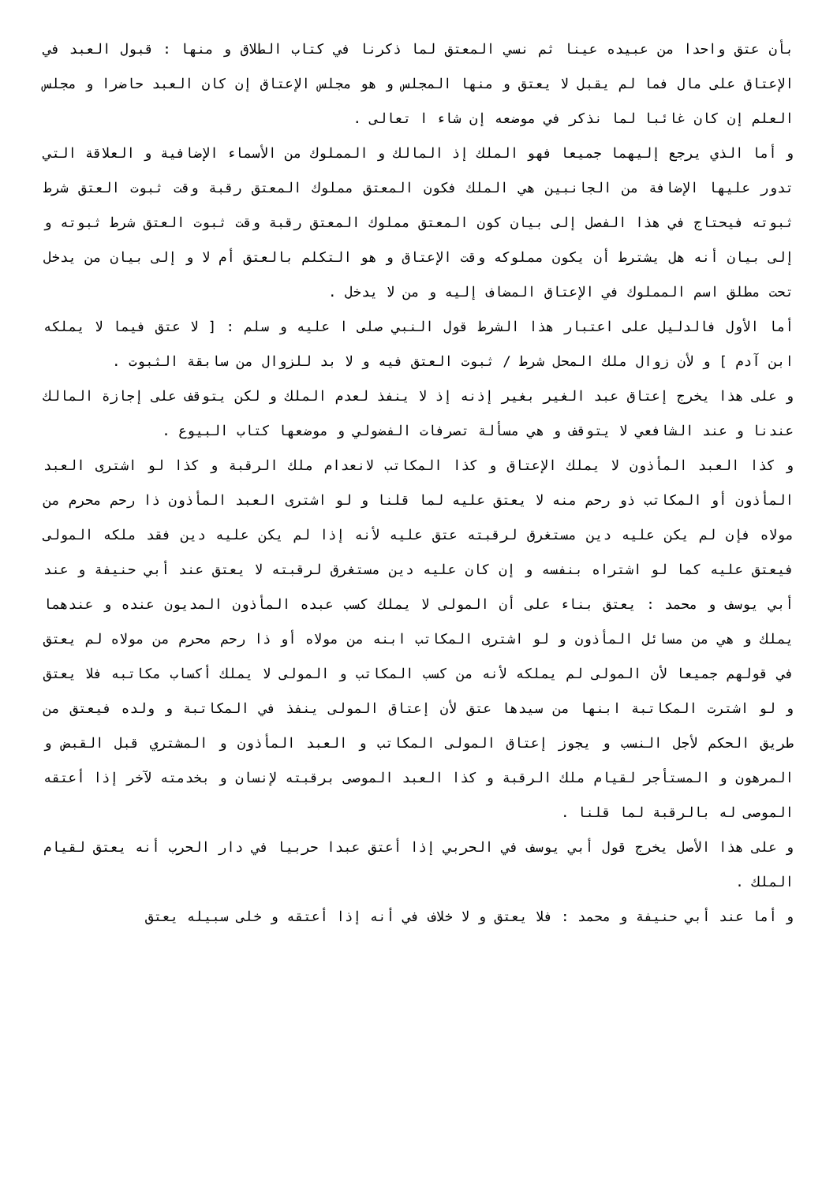بأن عتق واحدا من عبيده عينا ثم نسي المعتق لما ذكرنا في كتاب الطلاق و منها : قبول العبد في الإعتاق على مال فما لم يقبل لا يعتق و منها المجلس و هو مجلس الإعتاق إن كان العبد حاضرا و مجلس العلم إن كان غائبا لما نذكر في موضعه إن شاء ا تعالى .
و أما الذي يرجع إليهما جميعا فهو الملك إذ المالك و المملوك من الأسماء الإضافية و العلاقة التي تدور عليها الإضافة من الجانبين هي الملك فكون المعتق مملوك المعتق رقبة وقت ثبوت العتق شرط ثبوته فيحتاج في هذا الفصل إلى بيان كون المعتق مملوك المعتق رقبة وقت ثبوت العتق شرط ثبوته و إلى بيان أنه هل يشترط أن يكون مملوكه وقت الإعتاق و هو التكلم بالعتق أم لا و إلى بيان من يدخل تحت مطلق اسم المملوك في الإعتاق المضاف إليه و من لا يدخل .
أما الأول فالدليل على اعتبار هذا الشرط قول النبي صلى ا عليه و سلم : [ لا عتق فيما لا يملكه ابن آدم ] و لأن زوال ملك المحل شرط / ثبوت العتق فيه و لا بد للزوال من سابقة الثبوت .
و على هذا يخرج إعتاق عبد الغير بغير إذنه إذ لا ينفذ لعدم الملك و لكن يتوقف على إجازة المالك عندنا و عند الشافعي لا يتوقف و هي مسألة تصرفات الفضولي و موضعها كتاب البيوع .
و كذا العبد المأذون لا يملك الإعتاق و كذا المكاتب لانعدام ملك الرقبة و كذا لو اشترى العبد المأذون أو المكاتب ذو رحم منه لا يعتق عليه لما قلنا و لو اشترى العبد المأذون ذا رحم محرم من مولاه فإن لم يكن عليه دين مستغرق لرقبته عتق عليه لأنه إذا لم يكن عليه دين فقد ملكه المولى فيعتق عليه كما لو اشتراه بنفسه و إن كان عليه دين مستغرق لرقبته لا يعتق عند أبي حنيفة و عند أبي يوسف و محمد : يعتق بناء على أن المولى لا يملك كسب عبده المأذون المديون عنده و عندهما يملك و هي من مسائل المأذون و لو اشترى المكاتب ابنه من مولاه أو ذا رحم محرم من مولاه لم يعتق في قولهم جميعا لأن المولى لم يملكه لأنه من كسب المكاتب و المولى لا يملك أكساب مكاتبه فلا يعتق و لو اشترت المكاتبة ابنها من سيدها عتق لأن إعتاق المولى ينفذ في المكاتبة و ولده فيعتق من طريق الحكم لأجل النسب و يجوز إعتاق المولى المكاتب و العبد المأذون و المشتري قبل القبض و المرهون و المستأجر لقيام ملك الرقبة و كذا العبد الموصى برقبته لإنسان و بخدمته لآخر إذا أعتقه الموصى له بالرقبة لما قلنا .
و على هذا الأصل يخرج قول أبي يوسف في الحربي إذا أعتق عبدا حربيا في دار الحرب أنه يعتق لقيام الملك .
و أما عند أبي حنيفة و محمد : فلا يعتق و لا خلاف في أنه إذا أعتقه و خلى سبيله يعتق